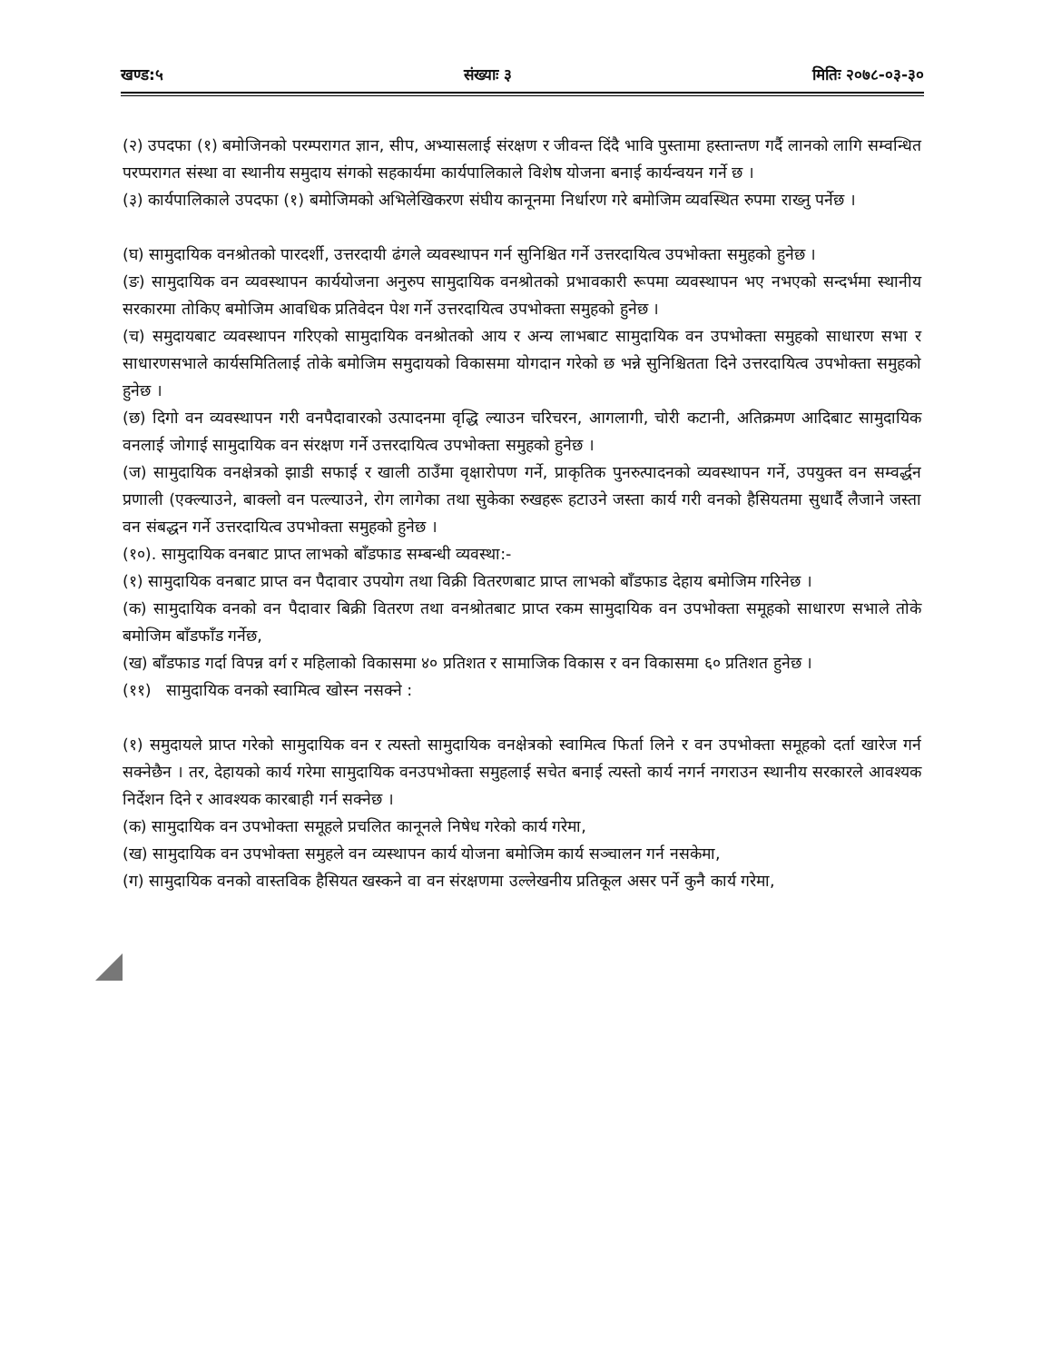खण्ड:५ संख्याः ३ मितिः २०७८-०३-३०
(२) उपदफा (१) बमोजिनको परम्परागत ज्ञान, सीप, अभ्यासलाई संरक्षण र जीवन्त दिंदै भावि पुस्तामा हस्तान्तण गर्दै लानको लागि सम्वन्धित परप्परागत संस्था वा स्थानीय समुदाय संगको सहकार्यमा कार्यपालिकाले विशेष योजना बनाई कार्यन्वयन गर्ने छ ।
(३) कार्यपालिकाले उपदफा (१) बमोजिमको अभिलेखिकरण संघीय कानूनमा निर्धारण गरे बमोजिम व्यवस्थित रुपमा राख्नु पर्नेछ ।
(घ) सामुदायिक वनश्रोतको पारदर्शी, उत्तरदायी ढंगले व्यवस्थापन गर्न सुनिश्चित गर्ने उत्तरदायित्व उपभोक्ता समुहको हुनेछ ।
(ङ) सामुदायिक वन व्यवस्थापन कार्ययोजना अनुरुप सामुदायिक वनश्रोतको प्रभावकारी रूपमा व्यवस्थापन भए नभएको सन्दर्भमा स्थानीय सरकारमा तोकिए बमोजिम आवधिक प्रतिवेदन पेश गर्ने उत्तरदायित्व उपभोक्ता समुहको हुनेछ ।
(च) समुदायबाट व्यवस्थापन गरिएको सामुदायिक वनश्रोतको आय र अन्य लाभबाट सामुदायिक वन उपभोक्ता समुहको साधारण सभा र साधारणसभाले कार्यसमितिलाई तोके बमोजिम समुदायको विकासमा योगदान गरेको छ भन्ने सुनिश्चितता दिने उत्तरदायित्व उपभोक्ता समुहको हुनेछ ।
(छ) दिगो वन व्यवस्थापन गरी वनपैदावारको उत्पादनमा वृद्धि ल्याउन चरिचरन, आगलागी, चोरी कटानी, अतिक्रमण आदिबाट सामुदायिक वनलाई जोगाई सामुदायिक वन संरक्षण गर्ने उत्तरदायित्व उपभोक्ता समुहको हुनेछ ।
(ज) सामुदायिक वनक्षेत्रको झाडी सफाई र खाली ठाउँमा वृक्षारोपण गर्ने, प्राकृतिक पुनरुत्पादनको व्यवस्थापन गर्ने, उपयुक्त वन सम्वर्द्धन प्रणाली (एक्ल्याउने, बाक्लो वन पत्ल्याउने, रोग लागेका तथा सुकेका रुखहरू हटाउने जस्ता कार्य गरी वनको हैसियतमा सुधार्दै लैजाने जस्ता वन संबद्धन गर्ने उत्तरदायित्व उपभोक्ता समुहको हुनेछ ।
(१०). सामुदायिक वनबाट प्राप्त लाभको बाँडफाड सम्बन्धी व्यवस्था:-
(१) सामुदायिक वनबाट प्राप्त वन पैदावार उपयोग तथा विक्री वितरणबाट प्राप्त लाभको बाँडफाड देहाय बमोजिम गरिनेछ ।
(क) सामुदायिक वनको वन पैदावार बिक्री वितरण तथा वनश्रोतबाट प्राप्त रकम सामुदायिक वन उपभोक्ता समूहको साधारण सभाले तोके बमोजिम बाँडफाँड गर्नेछ,
(ख) बाँडफाड गर्दा विपन्न वर्ग र महिलाको विकासमा ४० प्रतिशत र सामाजिक विकास र वन विकासमा ६० प्रतिशत हुनेछ ।
(११) सामुदायिक वनको स्वामित्व खोस्न नसक्ने :
(१) समुदायले प्राप्त गरेको सामुदायिक वन र त्यस्तो सामुदायिक वनक्षेत्रको स्वामित्व फिर्ता लिने र वन उपभोक्ता समूहको दर्ता खारेज गर्न सक्नेछैन । तर, देहायको कार्य गरेमा सामुदायिक वनउपभोक्ता समुहलाई सचेत बनाई त्यस्तो कार्य नगर्न नगराउन स्थानीय सरकारले आवश्यक निर्देशन दिने र आवश्यक कारबाही गर्न सक्नेछ ।
(क) सामुदायिक वन उपभोक्ता समूहले प्रचलित कानूनले निषेध गरेको कार्य गरेमा,
(ख) सामुदायिक वन उपभोक्ता समुहले वन व्यस्थापन कार्य योजना बमोजिम कार्य सञ्चालन गर्न नसकेमा,
(ग) सामुदायिक वनको वास्तविक हैसियत खस्कने वा वन संरक्षणमा उल्लेखनीय प्रतिकूल असर पर्ने कुनै कार्य गरेमा,